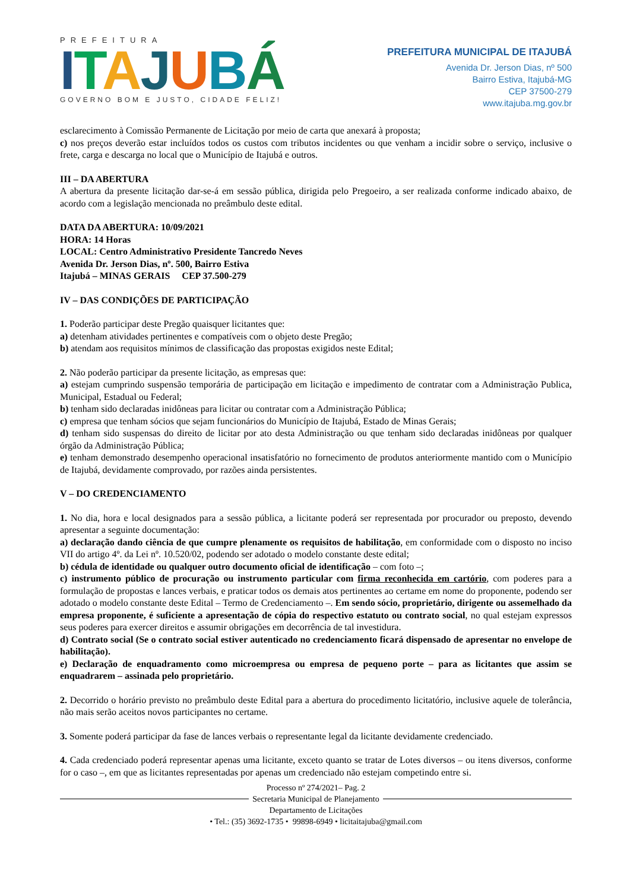PREFEITURA
ITAJUBÁ
GOVERNO BOM E JUSTO, CIDADE FELIZ!
PREFEITURA MUNICIPAL DE ITAJUBÁ
Avenida Dr. Jerson Dias, nº 500
Bairro Estiva, Itajubá-MG
CEP 37500-279
www.itajuba.mg.gov.br
esclarecimento à Comissão Permanente de Licitação por meio de carta que anexará à proposta;
c) nos preços deverão estar incluídos todos os custos com tributos incidentes ou que venham a incidir sobre o serviço, inclusive o frete, carga e descarga no local que o Município de Itajubá e outros.
III – DA ABERTURA
A abertura da presente licitação dar-se-á em sessão pública, dirigida pelo Pregoeiro, a ser realizada conforme indicado abaixo, de acordo com a legislação mencionada no preâmbulo deste edital.
DATA DA ABERTURA: 10/09/2021
HORA: 14 Horas
LOCAL: Centro Administrativo Presidente Tancredo Neves
Avenida Dr. Jerson Dias, nº. 500, Bairro Estiva
Itajubá – MINAS GERAIS CEP 37.500-279
IV – DAS CONDIÇÕES DE PARTICIPAÇÃO
1. Poderão participar deste Pregão quaisquer licitantes que:
a) detenham atividades pertinentes e compatíveis com o objeto deste Pregão;
b) atendam aos requisitos mínimos de classificação das propostas exigidos neste Edital;
2. Não poderão participar da presente licitação, as empresas que:
a) estejam cumprindo suspensão temporária de participação em licitação e impedimento de contratar com a Administração Publica, Municipal, Estadual ou Federal;
b) tenham sido declaradas inidôneas para licitar ou contratar com a Administração Pública;
c) empresa que tenham sócios que sejam funcionários do Município de Itajubá, Estado de Minas Gerais;
d) tenham sido suspensas do direito de licitar por ato desta Administração ou que tenham sido declaradas inidôneas por qualquer órgão da Administração Pública;
e) tenham demonstrado desempenho operacional insatisfatório no fornecimento de produtos anteriormente mantido com o Município de Itajubá, devidamente comprovado, por razões ainda persistentes.
V – DO CREDENCIAMENTO
1. No dia, hora e local designados para a sessão pública, a licitante poderá ser representada por procurador ou preposto, devendo apresentar a seguinte documentação:
a) declaração dando ciência de que cumpre plenamente os requisitos de habilitação, em conformidade com o disposto no inciso VII do artigo 4º. da Lei nº. 10.520/02, podendo ser adotado o modelo constante deste edital;
b) cédula de identidade ou qualquer outro documento oficial de identificação – com foto –;
c) instrumento público de procuração ou instrumento particular com firma reconhecida em cartório, com poderes para a formulação de propostas e lances verbais, e praticar todos os demais atos pertinentes ao certame em nome do proponente, podendo ser adotado o modelo constante deste Edital – Termo de Credenciamento –. Em sendo sócio, proprietário, dirigente ou assemelhado da empresa proponente, é suficiente a apresentação de cópia do respectivo estatuto ou contrato social, no qual estejam expressos seus poderes para exercer direitos e assumir obrigações em decorrência de tal investidura.
d) Contrato social (Se o contrato social estiver autenticado no credenciamento ficará dispensado de apresentar no envelope de habilitação).
e) Declaração de enquadramento como microempresa ou empresa de pequeno porte – para as licitantes que assim se enquadrarem – assinada pelo proprietário.
2. Decorrido o horário previsto no preâmbulo deste Edital para a abertura do procedimento licitatório, inclusive aquele de tolerância, não mais serão aceitos novos participantes no certame.
3. Somente poderá participar da fase de lances verbais o representante legal da licitante devidamente credenciado.
4. Cada credenciado poderá representar apenas uma licitante, exceto quanto se tratar de Lotes diversos – ou itens diversos, conforme for o caso –, em que as licitantes representadas por apenas um credenciado não estejam competindo entre si.
Processo nº 274/2021– Pag. 2
Secretaria Municipal de Planejamento
Departamento de Licitações
• Tel.: (35) 3692-1735 • 99898-6949 • licitaitajuba@gmail.com